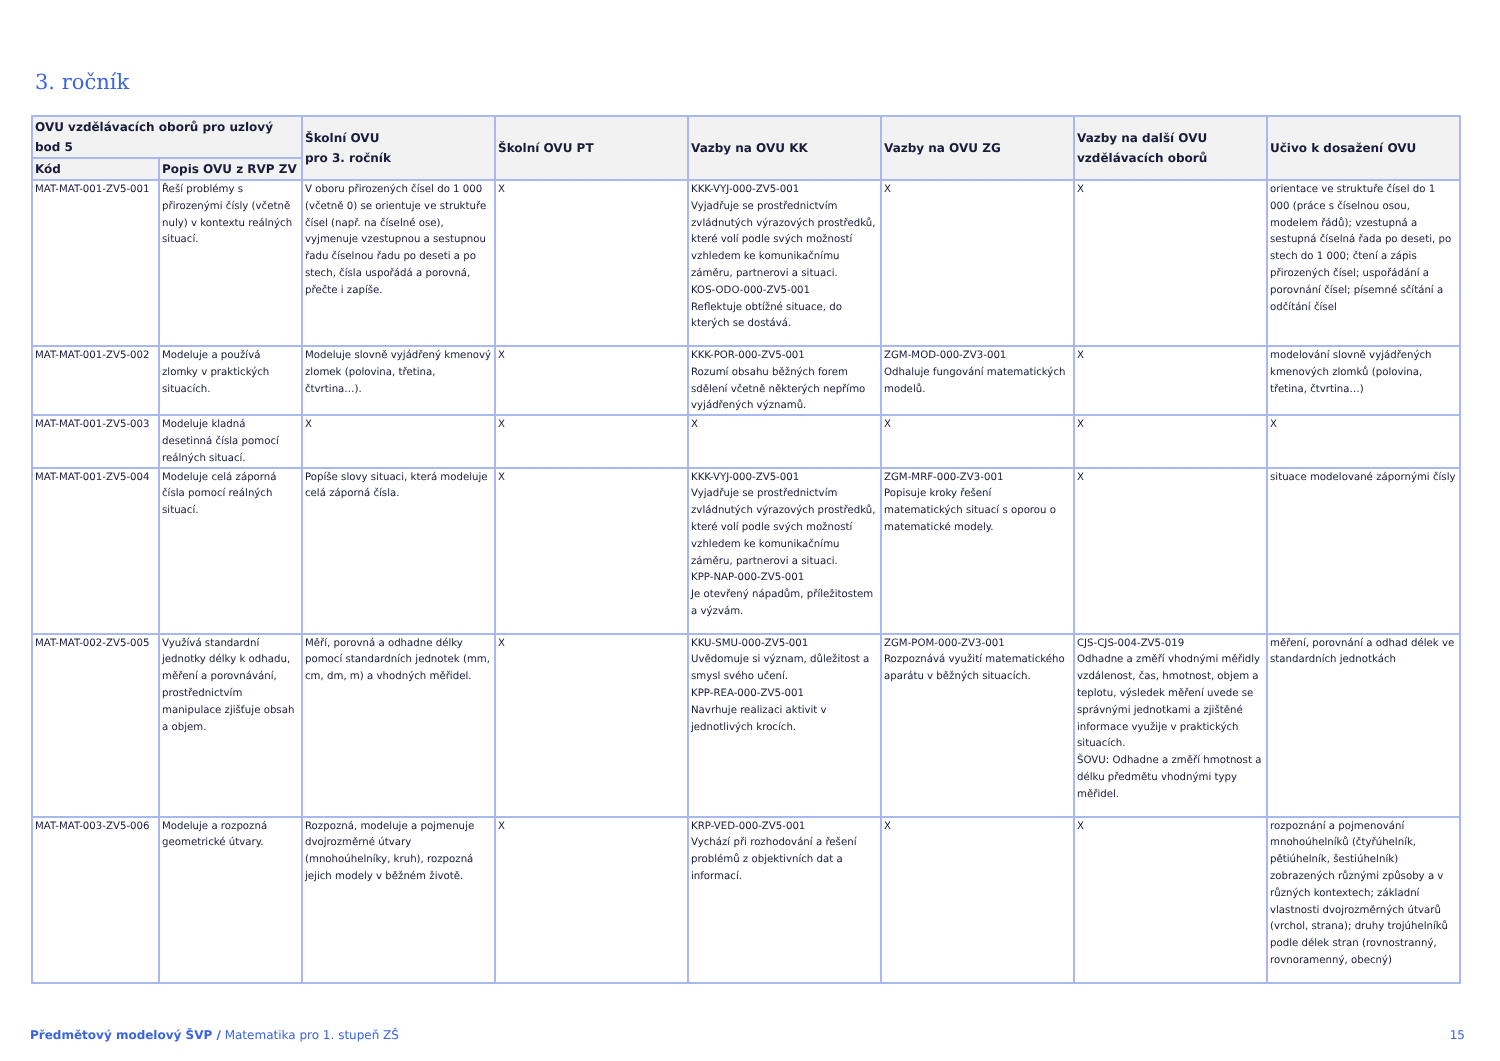3. ročník
| OVU vzdělávacích oborů pro uzlový bod 5 | | Školní OVU pro 3. ročník | Školní OVU PT | Vazby na OVU KK | Vazby na OVU ZG | Vazby na další OVU vzdělávacích oborů | Učivo k dosažení OVU |
| --- | --- | --- | --- | --- | --- | --- | --- |
| Kód | Popis OVU z RVP ZV | | | | | | |
| MAT-MAT-001-ZV5-001 | Řeší problémy s přirozenými čísly (včetně nuly) v kontextu reálných situací. | V oboru přirozených čísel do 1 000 (včetně 0) se orientuje ve struktuře čísel (např. na číselné ose), vyjmenuje vzestupnou a sestupnou řadu číselnou řadu po deseti a po stech, čísla uspořádá a porovná, přečte i zapíše. | X | KKK-VYJ-000-ZV5-001 Vyjadřuje se prostřednictvím zvládnutých výrazových prostředků, které volí podle svých možností vzhledem ke komunikačnímu záměru, partnerovi a situaci. KOS-ODO-000-ZV5-001 Reflektuje obtížné situace, do kterých se dostává. | X | X | orientace ve struktuře čísel do 1 000 (práce s číselnou osou, modelem řádů); vzestupná a sestupná číselná řada po deseti, po stech do 1 000; čtení a zápis přirozených čísel; uspořádání a porovnání čísel; písemné sčítání a odčítání čísel |
| MAT-MAT-001-ZV5-002 | Modeluje a používá zlomky v praktických situacích. | Modeluje slovně vyjádřený kmenový zlomek (polovina, třetina, čtvrtina…). | X | KKK-POR-000-ZV5-001 Rozumí obsahu běžných forem sdělení včetně některých nepřímo vyjádřených významů. | ZGM-MOD-000-ZV3-001 Odhaluje fungování matematických modelů. | X | modelování slovně vyjádřených kmenových zlomků (polovina, třetina, čtvrtina…) |
| MAT-MAT-001-ZV5-003 | Modeluje kladná desetinná čísla pomocí reálných situací. | X | X | X | X | X | X |
| MAT-MAT-001-ZV5-004 | Modeluje celá záporná čísla pomocí reálných situací. | Popíše slovy situaci, která modeluje celá záporná čísla. | X | KKK-VYJ-000-ZV5-001 Vyjadřuje se prostřednictvím zvládnutých výrazových prostředků, které volí podle svých možností vzhledem ke komunikačnímu záměru, partnerovi a situaci. KPP-NAP-000-ZV5-001 Je otevřený nápadům, příležitostem a výzvám. | ZGM-MRF-000-ZV3-001 Popisuje kroky řešení matematických situací s oporou o matematické modely. | X | situace modelované zápornými čísly |
| MAT-MAT-002-ZV5-005 | Využívá standardní jednotky délky k odhadu, měření a porovnávání, prostřednictvím manipulace zjišťuje obsah a objem. | Měří, porovná a odhadne délky pomocí standardních jednotek (mm, cm, dm, m) a vhodných měřidel. | X | KKU-SMU-000-ZV5-001 Uvědomuje si význam, důležitost a smysl svého učení. KPP-REA-000-ZV5-001 Navrhuje realizaci aktivit v jednotlivých krocích. | ZGM-POM-000-ZV3-001 Rozpoznává využití matematického aparátu v běžných situacích. | CJS-CJS-004-ZV5-019 Odhadne a změří vhodnými měřidly vzdálenost, čas, hmotnost, objem a teplotu, výsledek měření uvede se správnými jednotkami a zjištěné informace využije v praktických situacích. ŠOVU: Odhadne a změří hmotnost a délku předmětu vhodnými typy měřidel. | měření, porovnání a odhad délek ve standardních jednotkách |
| MAT-MAT-003-ZV5-006 | Modeluje a rozpozná geometrické útvary. | Rozpozná, modeluje a pojmenuje dvojrozměrné útvary (mnohoúhelníky, kruh), rozpozná jejich modely v běžném životě. | X | KRP-VED-000-ZV5-001 Vychází při rozhodování a řešení problémů z objektivních dat a informací. | X | X | rozpoznání a pojmenování mnohoúhelníků (čtyřúhelník, pětiúhelník, šestiúhelník) zobrazených různými způsoby a v různých kontextech; základní vlastnosti dvojrozměrných útvarů (vrchol, strana); druhy trojúhelníků podle délek stran (rovnostranný, rovnoramenný, obecný) |
Předmětový modelový ŠVP / Matematika pro 1. stupeň ZŠ 15